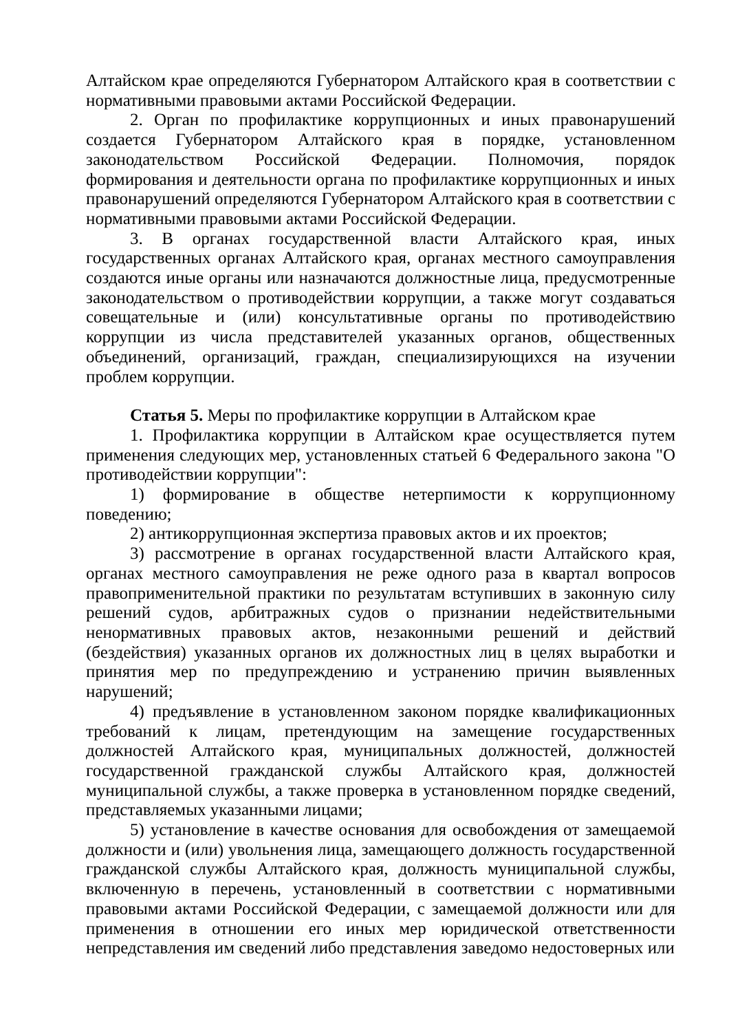Алтайском крае определяются Губернатором Алтайского края в соответствии с нормативными правовыми актами Российской Федерации.
2. Орган по профилактике коррупционных и иных правонарушений создается Губернатором Алтайского края в порядке, установленном законодательством Российской Федерации. Полномочия, порядок формирования и деятельности органа по профилактике коррупционных и иных правонарушений определяются Губернатором Алтайского края в соответствии с нормативными правовыми актами Российской Федерации.
3. В органах государственной власти Алтайского края, иных государственных органах Алтайского края, органах местного самоуправления создаются иные органы или назначаются должностные лица, предусмотренные законодательством о противодействии коррупции, а также могут создаваться совещательные и (или) консультативные органы по противодействию коррупции из числа представителей указанных органов, общественных объединений, организаций, граждан, специализирующихся на изучении проблем коррупции.
Статья 5. Меры по профилактике коррупции в Алтайском крае
1. Профилактика коррупции в Алтайском крае осуществляется путем применения следующих мер, установленных статьей 6 Федерального закона "О противодействии коррупции":
1) формирование в обществе нетерпимости к коррупционному поведению;
2) антикоррупционная экспертиза правовых актов и их проектов;
3) рассмотрение в органах государственной власти Алтайского края, органах местного самоуправления не реже одного раза в квартал вопросов правоприменительной практики по результатам вступивших в законную силу решений судов, арбитражных судов о признании недействительными ненормативных правовых актов, незаконными решений и действий (бездействия) указанных органов их должностных лиц в целях выработки и принятия мер по предупреждению и устранению причин выявленных нарушений;
4) предъявление в установленном законом порядке квалификационных требований к лицам, претендующим на замещение государственных должностей Алтайского края, муниципальных должностей, должностей государственной гражданской службы Алтайского края, должностей муниципальной службы, а также проверка в установленном порядке сведений, представляемых указанными лицами;
5) установление в качестве основания для освобождения от замещаемой должности и (или) увольнения лица, замещающего должность государственной гражданской службы Алтайского края, должность муниципальной службы, включенную в перечень, установленный в соответствии с нормативными правовыми актами Российской Федерации, с замещаемой должности или для применения в отношении его иных мер юридической ответственности непредставления им сведений либо представления заведомо недостоверных или